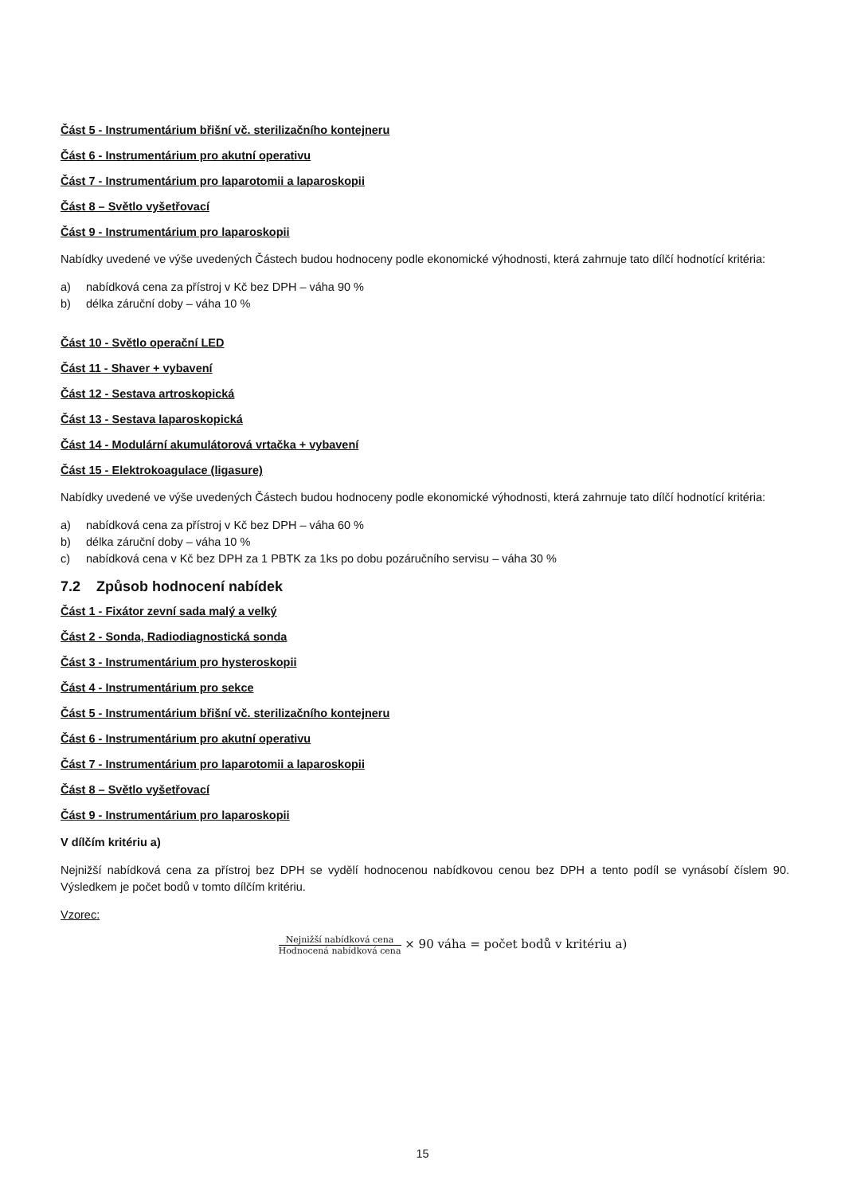Část 5 - Instrumentárium břišní vč. sterilizačního kontejneru
Část 6 - Instrumentárium pro akutní operativu
Část 7 - Instrumentárium pro laparotomii a laparoskopii
Část 8 – Světlo vyšetřovací
Část 9 - Instrumentárium pro laparoskopii
Nabídky uvedené ve výše uvedených Částech budou hodnoceny podle ekonomické výhodnosti, která zahrnuje tato dílčí hodnotící kritéria:
a) nabídková cena za přístroj v Kč bez DPH – váha 90 %
b) délka záruční doby – váha 10 %
Část 10 - Světlo operační LED
Část 11 - Shaver + vybavení
Část 12 - Sestava artroskopická
Část 13 - Sestava laparoskopická
Část 14 - Modulární akumulátorová vrtačka + vybavení
Část 15 - Elektrokoagulace (ligasure)
Nabídky uvedené ve výše uvedených Částech budou hodnoceny podle ekonomické výhodnosti, která zahrnuje tato dílčí hodnotící kritéria:
a) nabídková cena za přístroj v Kč bez DPH – váha 60 %
b) délka záruční doby – váha 10 %
c) nabídková cena v Kč bez DPH za 1 PBTK za 1ks po dobu pozáručního servisu – váha 30 %
7.2 Způsob hodnocení nabídek
Část 1 - Fixátor zevní sada malý a velký
Část 2 - Sonda, Radiodiagnostická sonda
Část 3 - Instrumentárium pro hysteroskopii
Část 4 - Instrumentárium pro sekce
Část 5 - Instrumentárium břišní vč. sterilizačního kontejneru
Část 6 - Instrumentárium pro akutní operativu
Část 7 - Instrumentárium pro laparotomii a laparoskopii
Část 8 – Světlo vyšetřovací
Část 9 - Instrumentárium pro laparoskopii
V dílčím kritériu a)
Nejnižší nabídková cena za přístroj bez DPH se vydělí hodnocenou nabídkovou cenou bez DPH a tento podíl se vynásobí číslem 90. Výsledkem je počet bodů v tomto dílčím kritériu.
Vzorec:
Nejnižší nabídková cena
Hodnocená nabídková cena
× 90 váha = počet bodů v kritériu a)
15